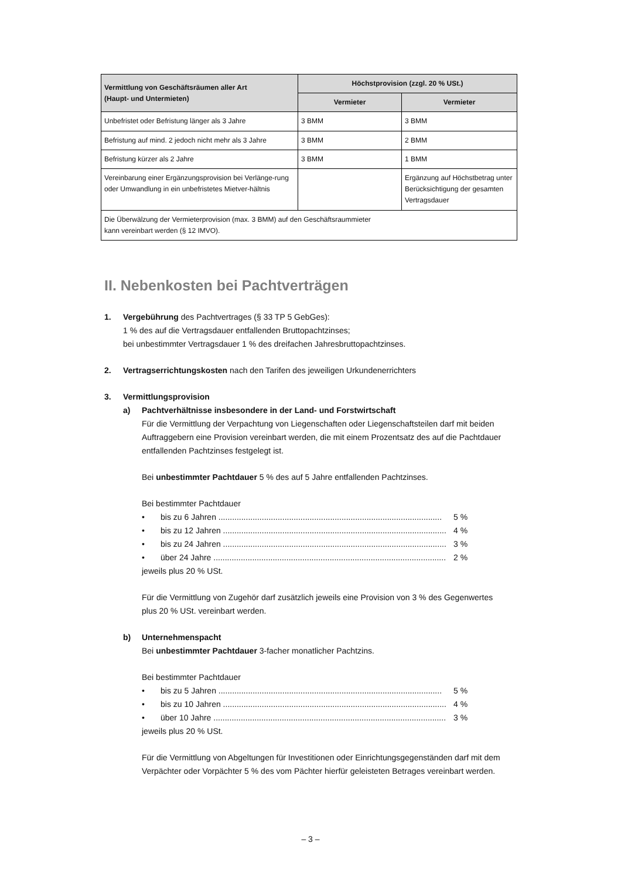| Vermittlung von Geschäftsräumen aller Art (Haupt- und Untermieten) | Höchstprovision (zzgl. 20 % USt.) | |
| --- | --- | --- |
| | Vermieter | Vermieter |
| Unbefristet oder Befristung länger als 3 Jahre | 3 BMM | 3 BMM |
| Befristung auf mind. 2 jedoch nicht mehr als 3 Jahre | 3 BMM | 2 BMM |
| Befristung kürzer als 2 Jahre | 3 BMM | 1 BMM |
| Vereinbarung einer Ergänzungsprovision bei Verlänge-rung oder Umwandlung in ein unbefristetes Mietver-hältnis | | Ergänzung auf Höchstbetrag unter Berücksichtigung der gesamten Vertragsdauer |
| Die Überwälzung der Vermieterprovision (max. 3 BMM) auf den Geschäftsraummieter kann vereinbart werden (§ 12 IMVO). | | |
II. Nebenkosten bei Pachtverträgen
1. Vergebührung des Pachtvertrages (§ 33 TP 5 GebGes):
1 % des auf die Vertragsdauer entfallenden Bruttopachtzinses;
bei unbestimmter Vertragsdauer 1 % des dreifachen Jahresbruttopachtzinses.
2. Vertragserrichtungskosten nach den Tarifen des jeweiligen Urkundenerrichters
3. Vermittlungsprovision
a) Pachtverhältnisse insbesondere in der Land- und Forstwirtschaft
Für die Vermittlung der Verpachtung von Liegenschaften oder Liegenschaftsteilen darf mit beiden Auftraggebern eine Provision vereinbart werden, die mit einem Prozentsatz des auf die Pachtdauer entfallenden Pachtzinses festgelegt ist.
Bei unbestimmter Pachtdauer 5 % des auf 5 Jahre entfallenden Pachtzinses.
Bei bestimmter Pachtdauer
• bis zu 6 Jahren .................................................................................................. 5 %
• bis zu 12 Jahren .................................................................................................. 4 %
• bis zu 24 Jahren .................................................................................................. 3 %
• über 24 Jahre ...................................................................................................... 2 %
jeweils plus 20 % USt.
Für die Vermittlung von Zugehör darf zusätzlich jeweils eine Provision von 3 % des Gegenwertes plus 20 % USt. vereinbart werden.
b) Unternehmenspacht
Bei unbestimmter Pachtdauer 3-facher monatlicher Pachtzins.
Bei bestimmter Pachtdauer
• bis zu 5 Jahren .................................................................................................. 5 %
• bis zu 10 Jahren .................................................................................................. 4 %
• über 10 Jahre ...................................................................................................... 3 %
jeweils plus 20 % USt.
Für die Vermittlung von Abgeltungen für Investitionen oder Einrichtungsgegenständen darf mit dem Verpächter oder Vorpächter 5 % des vom Pächter hierfür geleisteten Betrages vereinbart werden.
– 3 –